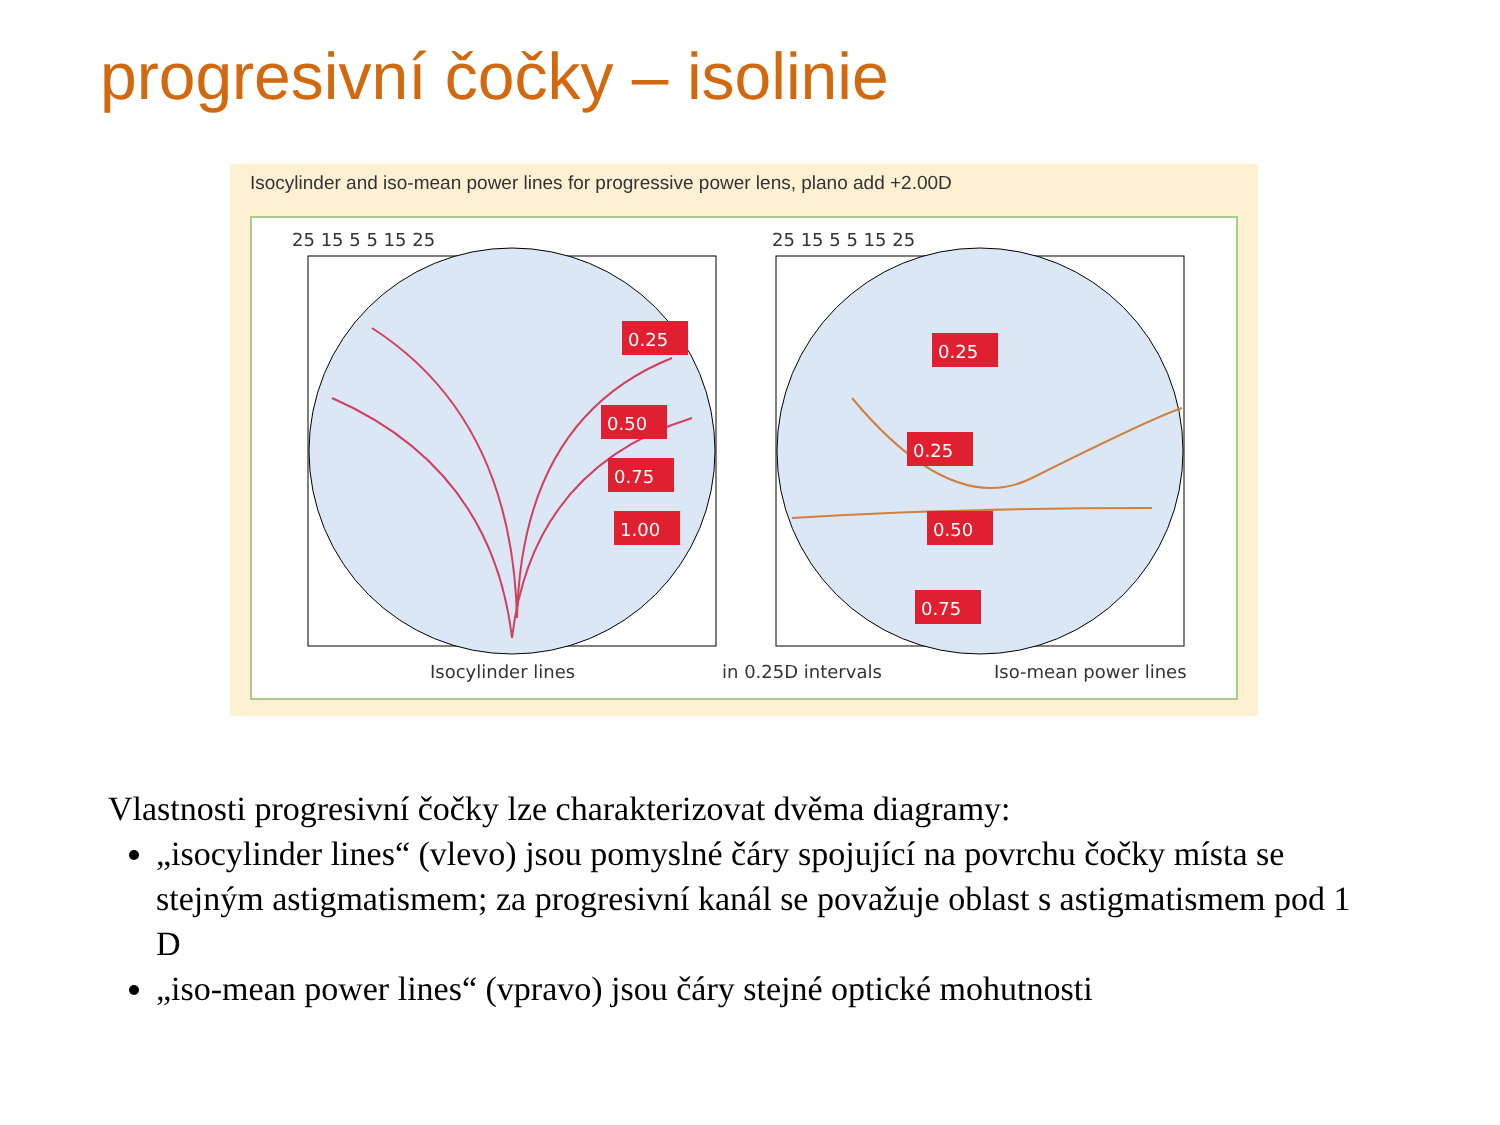progresivní čočky – isolinie
Isocylinder and iso-mean power lines for progressive power lens, plano add +2.00D
25 15 5 5 15 25
25 15 5 5 15 25
0.25
0.50
0.75
1.00
0.25
0.25
0.50
0.75
Isocylinder lines
in 0.25D intervals
Iso-mean power lines
Vlastnosti progresivní čočky lze charakterizovat dvěma diagramy:
„isocylinder lines“ (vlevo) jsou pomyslné čáry spojující na povrchu čočky místa se stejným astigmatismem; za progresivní kanál se považuje oblast s astigmatismem pod 1 D
„iso-mean power lines“ (vpravo) jsou čáry stejné optické mohutnosti